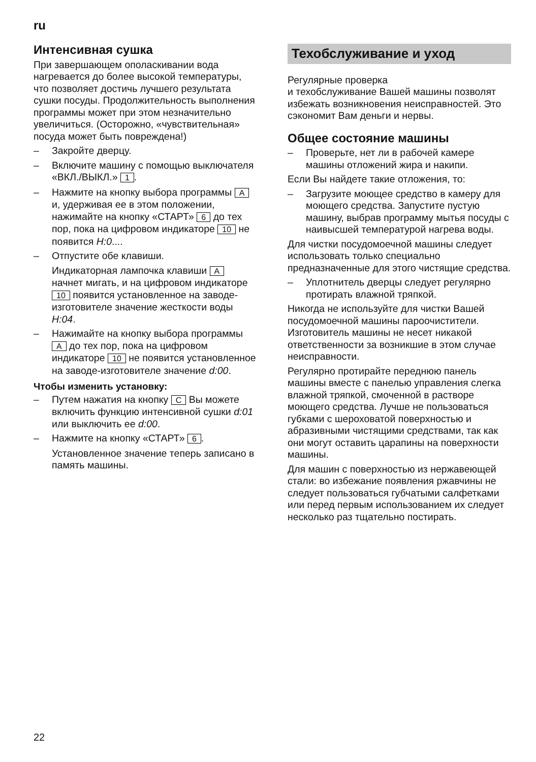ru
Интенсивная сушка
При завершающем ополаскивании вода нагревается до более высокой температуры, что позволяет достичь лучшего результата сушки посуды. Продолжительность выполнения программы может при этом незначительно увеличиться. (Осторожно, «чувствительная» посуда может быть повреждена!)
– Закройте дверцу.
– Включите машину с помощью выключателя «ВКЛ./ВЫКЛ.» 1.
– Нажмите на кнопку выбора программы A и, удерживая ее в этом положении, нажимайте на кнопку «СТАРТ» 6 до тех пор, пока на цифровом индикаторе 10 не появится H:0....
– Отпустите обе клавиши.
Индикаторная лампочка клавиши A начнет мигать, и на цифровом индикаторе 10 появится установленное на заводе-изготовителе значение жесткости воды H:04.
– Нажимайте на кнопку выбора программы A до тех пор, пока на цифровом индикаторе 10 не появится установленное на заводе-изготовителе значение d:00.
Чтобы изменить установку:
– Путем нажатия на кнопку C Вы можете включить функцию интенсивной сушки d:01 или выключить ее d:00.
– Нажмите на кнопку «СТАРТ» 6.
Установленное значение теперь записано в память машины.
Техобслуживание и уход
Регулярные проверка
и техобслуживание Вашей машины позволят избежать возникновения неисправностей. Это сэкономит Вам деньги и нервы.
Общее состояние машины
– Проверьте, нет ли в рабочей камере машины отложений жира и накипи.
Если Вы найдете такие отложения, то:
– Загрузите моющее средство в камеру для моющего средства. Запустите пустую машину, выбрав программу мытья посуды с наивысшей температурой нагрева воды.
Для чистки посудомоечной машины следует использовать только специально предназначенные для этого чистящие средства.
– Уплотнитель дверцы следует регулярно протирать влажной тряпкой.
Никогда не используйте для чистки Вашей посудомоечной машины пароочистители. Изготовитель машины не несет никакой ответственности за возникшие в этом случае неисправности.
Регулярно протирайте переднюю панель машины вместе с панелью управления слегка влажной тряпкой, смоченной в растворе моющего средства. Лучше не пользоваться губками с шероховатой поверхностью и абразивными чистящими средствами, так как они могут оставить царапины на поверхности машины.
Для машин с поверхностью из нержавеющей стали: во избежание появления ржавчины не следует пользоваться губчатыми салфетками или перед первым использованием их следует несколько раз тщательно постирать.
22